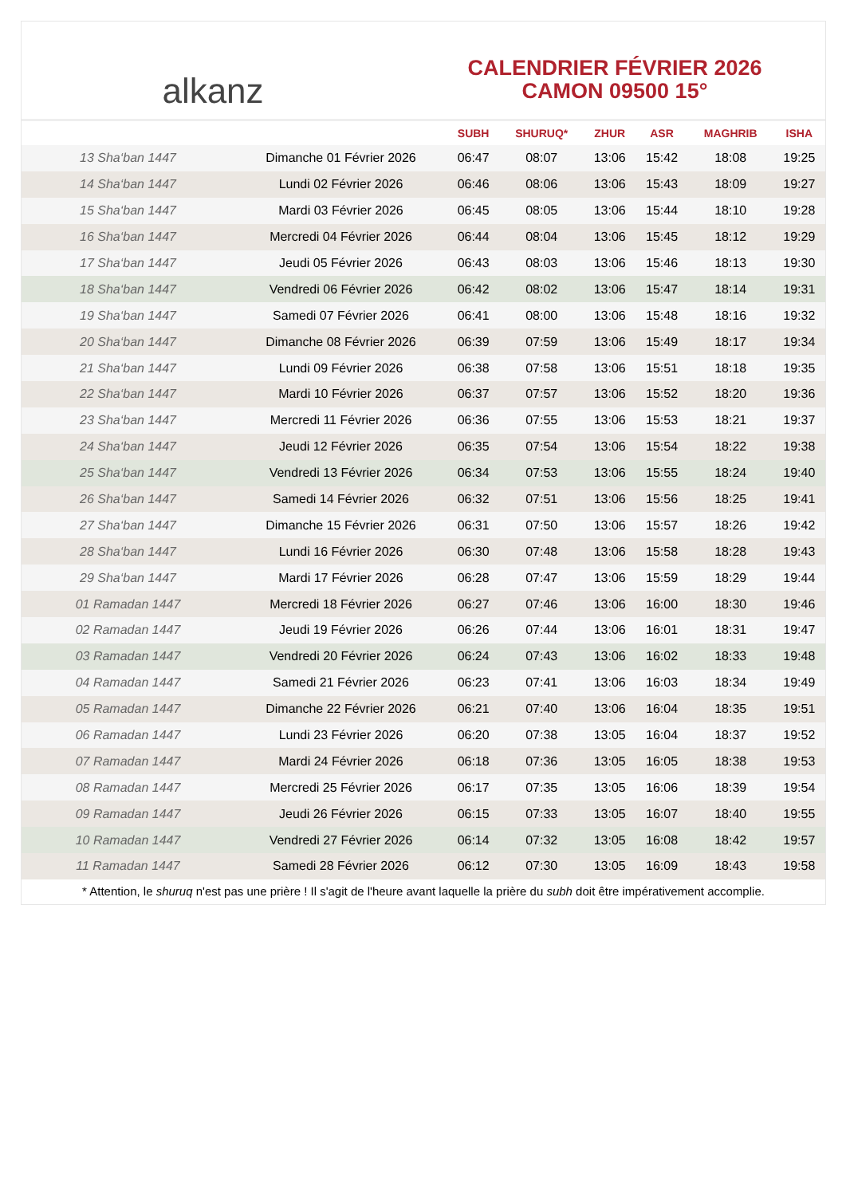alkanz
CALENDRIER FÉVRIER 2026
CAMON 09500 15°
| | | SUBH | SHURUQ* | ZHUR | ASR | MAGHRIB | ISHA |
| --- | --- | --- | --- | --- | --- | --- | --- |
| 13 Sha‘ban 1447 | Dimanche 01 Février 2026 | 06:47 | 08:07 | 13:06 | 15:42 | 18:08 | 19:25 |
| 14 Sha‘ban 1447 | Lundi 02 Février 2026 | 06:46 | 08:06 | 13:06 | 15:43 | 18:09 | 19:27 |
| 15 Sha‘ban 1447 | Mardi 03 Février 2026 | 06:45 | 08:05 | 13:06 | 15:44 | 18:10 | 19:28 |
| 16 Sha‘ban 1447 | Mercredi 04 Février 2026 | 06:44 | 08:04 | 13:06 | 15:45 | 18:12 | 19:29 |
| 17 Sha‘ban 1447 | Jeudi 05 Février 2026 | 06:43 | 08:03 | 13:06 | 15:46 | 18:13 | 19:30 |
| 18 Sha‘ban 1447 | Vendredi 06 Février 2026 | 06:42 | 08:02 | 13:06 | 15:47 | 18:14 | 19:31 |
| 19 Sha‘ban 1447 | Samedi 07 Février 2026 | 06:41 | 08:00 | 13:06 | 15:48 | 18:16 | 19:32 |
| 20 Sha‘ban 1447 | Dimanche 08 Février 2026 | 06:39 | 07:59 | 13:06 | 15:49 | 18:17 | 19:34 |
| 21 Sha‘ban 1447 | Lundi 09 Février 2026 | 06:38 | 07:58 | 13:06 | 15:51 | 18:18 | 19:35 |
| 22 Sha‘ban 1447 | Mardi 10 Février 2026 | 06:37 | 07:57 | 13:06 | 15:52 | 18:20 | 19:36 |
| 23 Sha‘ban 1447 | Mercredi 11 Février 2026 | 06:36 | 07:55 | 13:06 | 15:53 | 18:21 | 19:37 |
| 24 Sha‘ban 1447 | Jeudi 12 Février 2026 | 06:35 | 07:54 | 13:06 | 15:54 | 18:22 | 19:38 |
| 25 Sha‘ban 1447 | Vendredi 13 Février 2026 | 06:34 | 07:53 | 13:06 | 15:55 | 18:24 | 19:40 |
| 26 Sha‘ban 1447 | Samedi 14 Février 2026 | 06:32 | 07:51 | 13:06 | 15:56 | 18:25 | 19:41 |
| 27 Sha‘ban 1447 | Dimanche 15 Février 2026 | 06:31 | 07:50 | 13:06 | 15:57 | 18:26 | 19:42 |
| 28 Sha‘ban 1447 | Lundi 16 Février 2026 | 06:30 | 07:48 | 13:06 | 15:58 | 18:28 | 19:43 |
| 29 Sha‘ban 1447 | Mardi 17 Février 2026 | 06:28 | 07:47 | 13:06 | 15:59 | 18:29 | 19:44 |
| 01 Ramadan 1447 | Mercredi 18 Février 2026 | 06:27 | 07:46 | 13:06 | 16:00 | 18:30 | 19:46 |
| 02 Ramadan 1447 | Jeudi 19 Février 2026 | 06:26 | 07:44 | 13:06 | 16:01 | 18:31 | 19:47 |
| 03 Ramadan 1447 | Vendredi 20 Février 2026 | 06:24 | 07:43 | 13:06 | 16:02 | 18:33 | 19:48 |
| 04 Ramadan 1447 | Samedi 21 Février 2026 | 06:23 | 07:41 | 13:06 | 16:03 | 18:34 | 19:49 |
| 05 Ramadan 1447 | Dimanche 22 Février 2026 | 06:21 | 07:40 | 13:06 | 16:04 | 18:35 | 19:51 |
| 06 Ramadan 1447 | Lundi 23 Février 2026 | 06:20 | 07:38 | 13:05 | 16:04 | 18:37 | 19:52 |
| 07 Ramadan 1447 | Mardi 24 Février 2026 | 06:18 | 07:36 | 13:05 | 16:05 | 18:38 | 19:53 |
| 08 Ramadan 1447 | Mercredi 25 Février 2026 | 06:17 | 07:35 | 13:05 | 16:06 | 18:39 | 19:54 |
| 09 Ramadan 1447 | Jeudi 26 Février 2026 | 06:15 | 07:33 | 13:05 | 16:07 | 18:40 | 19:55 |
| 10 Ramadan 1447 | Vendredi 27 Février 2026 | 06:14 | 07:32 | 13:05 | 16:08 | 18:42 | 19:57 |
| 11 Ramadan 1447 | Samedi 28 Février 2026 | 06:12 | 07:30 | 13:05 | 16:09 | 18:43 | 19:58 |
* Attention, le shuruq n'est pas une prière ! Il s'agit de l'heure avant laquelle la prière du subh doit être impérativement accomplie.